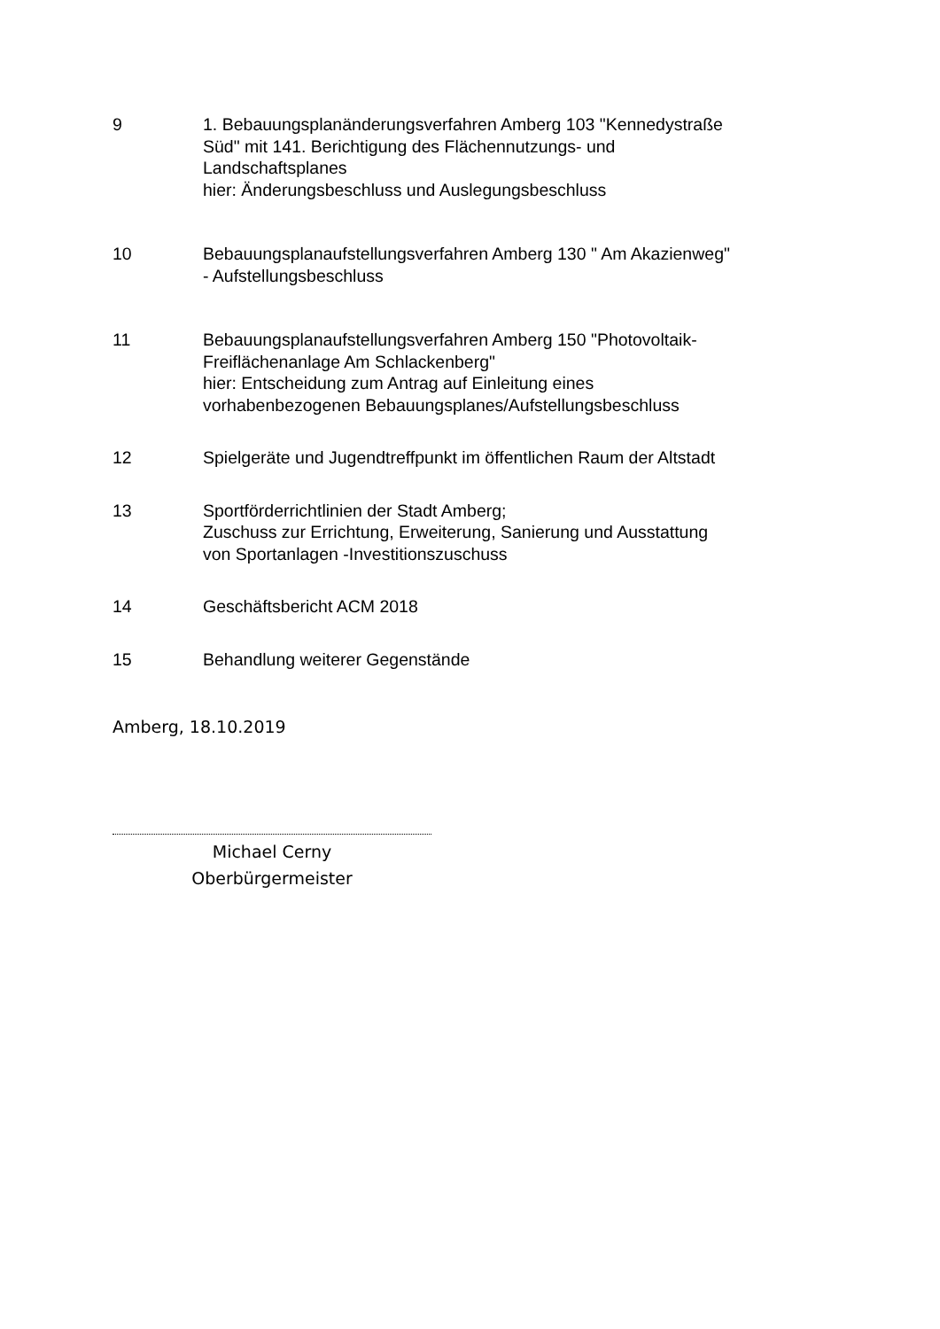9 1. Bebauungsplanänderungsverfahren Amberg 103 "Kennedystraße Süd" mit 141. Berichtigung des Flächennutzungs- und Landschaftsplanes
hier: Änderungsbeschluss und Auslegungsbeschluss
10 Bebauungsplanaufstellungsverfahren Amberg 130 " Am Akazienweg"
- Aufstellungsbeschluss
11 Bebauungsplanaufstellungsverfahren Amberg 150 "Photovoltaik-Freiflächenanlage Am Schlackenberg"
hier: Entscheidung zum Antrag auf Einleitung eines vorhabenbezogenen Bebauungsplanes/Aufstellungsbeschluss
12 Spielgeräte und Jugendtreffpunkt im öffentlichen Raum der Altstadt
13 Sportförderrichtlinien der Stadt Amberg;
Zuschuss zur Errichtung, Erweiterung, Sanierung und Ausstattung von Sportanlagen -Investitionszuschuss
14 Geschäftsbericht ACM 2018
15 Behandlung weiterer Gegenstände
Amberg, 18.10.2019
Michael Cerny
Oberbürgermeister